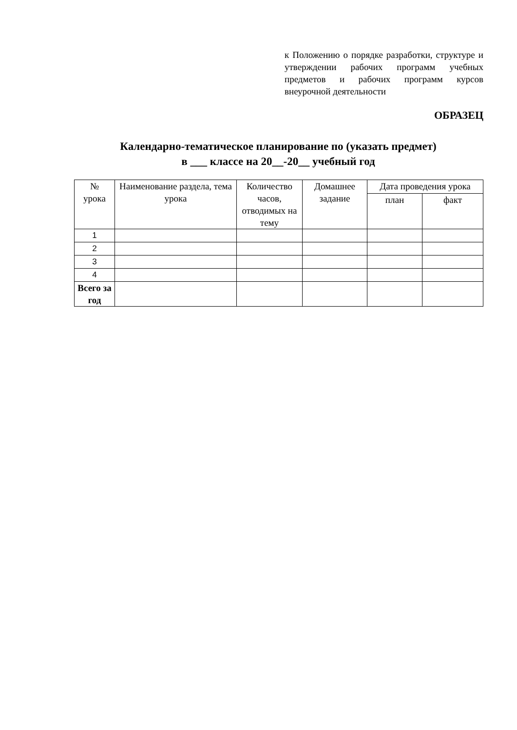к Положению о порядке разработки, структуре и утверждении рабочих программ учебных предметов и рабочих программ курсов внеурочной деятельности
ОБРАЗЕЦ
Календарно-тематическое планирование по (указать предмет)
в ___ классе на 20__-20__ учебный год
| № урока | Наименование раздела, тема урока | Количество часов, отводимых на тему | Домашнее задание | Дата проведения урока | |
| --- | --- | --- | --- | --- | --- |
| | | | | план | факт |
| 1 | | | | | |
| 2 | | | | | |
| 3 | | | | | |
| 4 | | | | | |
| Всего за год | | | | | |